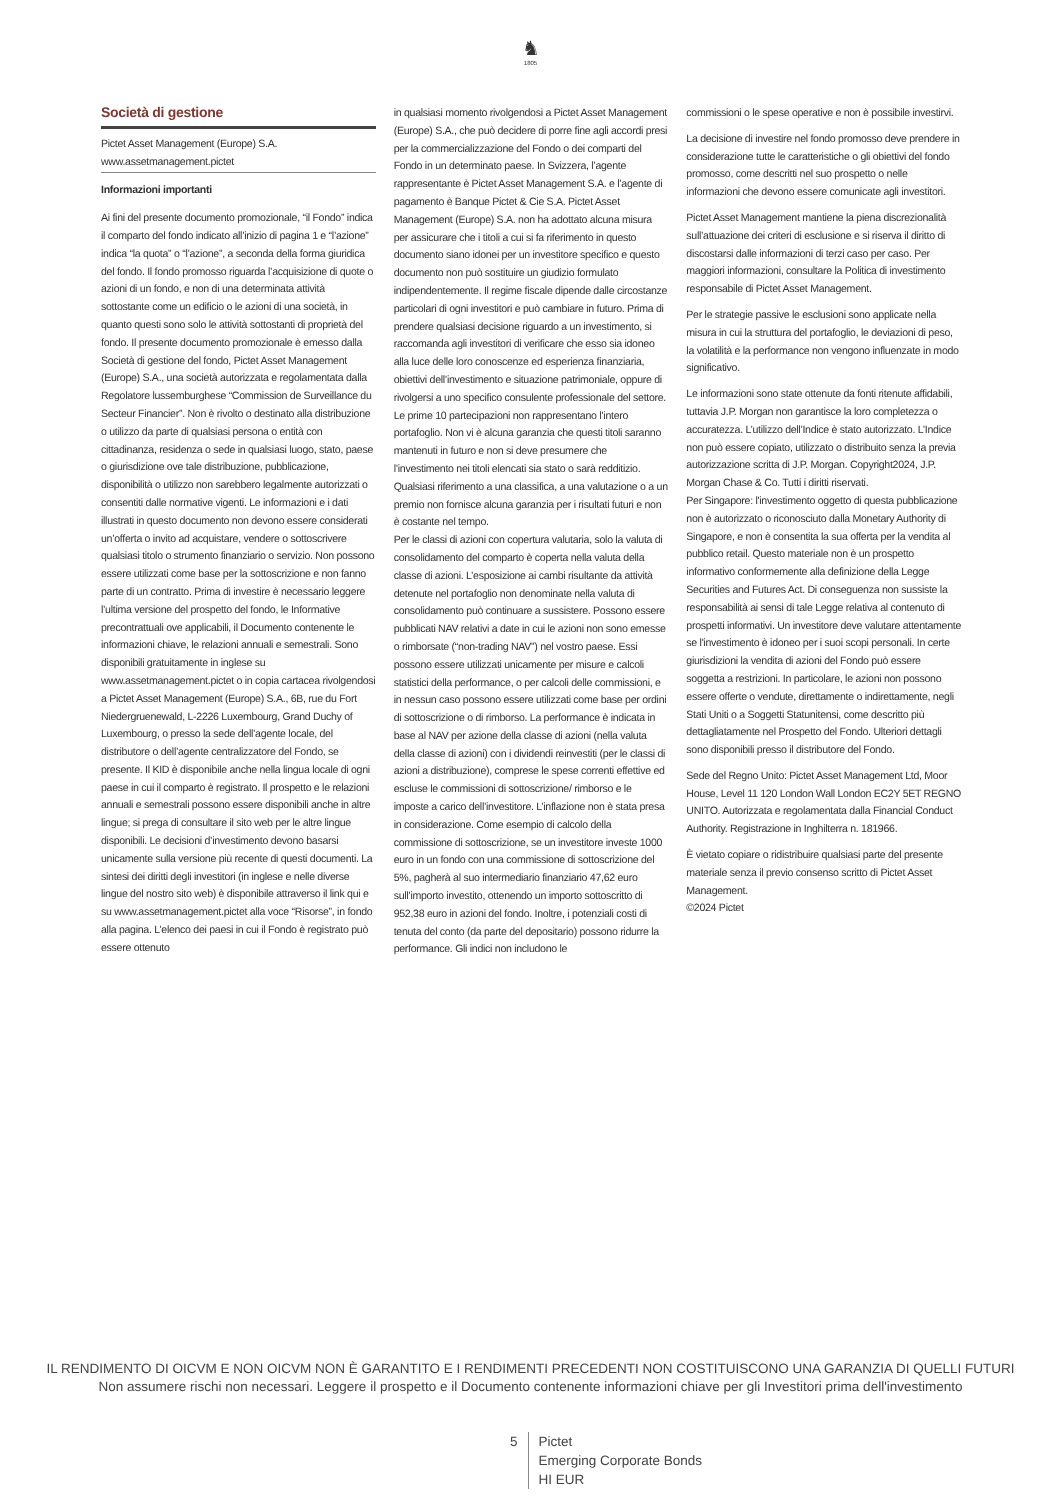♞
1805
Società di gestione
Pictet Asset Management (Europe) S.A.
www.assetmanagement.pictet
Informazioni importanti
Ai fini del presente documento promozionale, “il Fondo” indica il comparto del fondo indicato all’inizio di pagina 1 e “l’azione” indica “la quota” o “l’azione”, a seconda della forma giuridica del fondo. Il fondo promosso riguarda l’acquisizione di quote o azioni di un fondo, e non di una determinata attività sottostante come un edificio o le azioni di una società, in quanto questi sono solo le attività sottostanti di proprietà del fondo. Il presente documento promozionale è emesso dalla Società di gestione del fondo, Pictet Asset Management (Europe) S.A., una società autorizzata e regolamentata dalla Regolatore lussemburghese “Commission de Surveillance du Secteur Financier”. Non è rivolto o destinato alla distribuzione o utilizzo da parte di qualsiasi persona o entità con cittadinanza, residenza o sede in qualsiasi luogo, stato, paese o giurisdizione ove tale distribuzione, pubblicazione, disponibilità o utilizzo non sarebbero legalmente autorizzati o consentiti dalle normative vigenti. Le informazioni e i dati illustrati in questo documento non devono essere considerati un’offerta o invito ad acquistare, vendere o sottoscrivere qualsiasi titolo o strumento finanziario o servizio. Non possono essere utilizzati come base per la sottoscrizione e non fanno parte di un contratto. Prima di investire è necessario leggere l’ultima versione del prospetto del fondo, le Informative precontrattuali ove applicabili, il Documento contenente le informazioni chiave, le relazioni annuali e semestrali. Sono disponibili gratuitamente in inglese su www.assetmanagement.pictet o in copia cartacea rivolgendosi a Pictet Asset Management (Europe) S.A., 6B, rue du Fort Niedergruenewald, L-2226 Luxembourg, Grand Duchy of Luxembourg, o presso la sede dell’agente locale, del distributore o dell’agente centralizzatore del Fondo, se presente. Il KID è disponibile anche nella lingua locale di ogni paese in cui il comparto è registrato. Il prospetto e le relazioni annuali e semestrali possono essere disponibili anche in altre lingue; si prega di consultare il sito web per le altre lingue disponibili. Le decisioni d’investimento devono basarsi unicamente sulla versione più recente di questi documenti. La sintesi dei diritti degli investitori (in inglese e nelle diverse lingue del nostro sito web) è disponibile attraverso il link qui e su www.assetmanagement.pictet alla voce “Risorse”, in fondo alla pagina. L’elenco dei paesi in cui il Fondo è registrato può essere ottenuto
in qualsiasi momento rivolgendosi a Pictet Asset Management (Europe) S.A., che può decidere di porre fine agli accordi presi per la commercializzazione del Fondo o dei comparti del Fondo in un determinato paese. In Svizzera, l’agente rappresentante è Pictet Asset Management S.A. e l’agente di pagamento è Banque Pictet & Cie S.A. Pictet Asset Management (Europe) S.A. non ha adottato alcuna misura per assicurare che i titoli a cui si fa riferimento in questo documento siano idonei per un investitore specifico e questo documento non può sostituire un giudizio formulato indipendentemente. Il regime fiscale dipende dalle circostanze particolari di ogni investitori e può cambiare in futuro. Prima di prendere qualsiasi decisione riguardo a un investimento, si raccomanda agli investitori di verificare che esso sia idoneo alla luce delle loro conoscenze ed esperienza finanziaria, obiettivi dell’investimento e situazione patrimoniale, oppure di rivolgersi a uno specifico consulente professionale del settore. Le prime 10 partecipazioni non rappresentano l’intero portafoglio. Non vi è alcuna garanzia che questi titoli saranno mantenuti in futuro e non si deve presumere che l’investimento nei titoli elencati sia stato o sarà redditizio. Qualsiasi riferimento a una classifica, a una valutazione o a un premio non fornisce alcuna garanzia per i risultati futuri e non è costante nel tempo.
Per le classi di azioni con copertura valutaria, solo la valuta di consolidamento del comparto è coperta nella valuta della classe di azioni. L’esposizione ai cambi risultante da attività detenute nel portafoglio non denominate nella valuta di consolidamento può continuare a sussistere. Possono essere pubblicati NAV relativi a date in cui le azioni non sono emesse o rimborsate (“non-trading NAV”) nel vostro paese. Essi possono essere utilizzati unicamente per misure e calcoli statistici della performance, o per calcoli delle commissioni, e in nessun caso possono essere utilizzati come base per ordini di sottoscrizione o di rimborso. La performance è indicata in base al NAV per azione della classe di azioni (nella valuta della classe di azioni) con i dividendi reinvestiti (per le classi di azioni a distribuzione), comprese le spese correnti effettive ed escluse le commissioni di sottoscrizione/ rimborso e le imposte a carico dell’investitore. L’inflazione non è stata presa in considerazione. Come esempio di calcolo della commissione di sottoscrizione, se un investitore investe 1000 euro in un fondo con una commissione di sottoscrizione del 5%, pagherà al suo intermediario finanziario 47,62 euro sull’importo investito, ottenendo un importo sottoscritto di 952,38 euro in azioni del fondo. Inoltre, i potenziali costi di tenuta del conto (da parte del depositario) possono ridurre la performance. Gli indici non includono le
commissioni o le spese operative e non è possibile investirvi.
La decisione di investire nel fondo promosso deve prendere in considerazione tutte le caratteristiche o gli obiettivi del fondo promosso, come descritti nel suo prospetto o nelle informazioni che devono essere comunicate agli investitori.
Pictet Asset Management mantiene la piena discrezionalità sull’attuazione dei criteri di esclusione e si riserva il diritto di discostarsi dalle informazioni di terzi caso per caso. Per maggiori informazioni, consultare la Politica di investimento responsabile di Pictet Asset Management.
Per le strategie passive le esclusioni sono applicate nella misura in cui la struttura del portafoglio, le deviazioni di peso, la volatilità e la performance non vengono influenzate in modo significativo.
Le informazioni sono state ottenute da fonti ritenute affidabili, tuttavia J.P. Morgan non garantisce la loro completezza o accuratezza. L’utilizzo dell’Indice è stato autorizzato. L’Indice non può essere copiato, utilizzato o distribuito senza la previa autorizzazione scritta di J.P. Morgan. Copyright2024, J.P. Morgan Chase & Co. Tutti i diritti riservati.
Per Singapore: l'investimento oggetto di questa pubblicazione non è autorizzato o riconosciuto dalla Monetary Authority di Singapore, e non è consentita la sua offerta per la vendita al pubblico retail. Questo materiale non è un prospetto informativo conformemente alla definizione della Legge Securities and Futures Act. Di conseguenza non sussiste la responsabilità ai sensi di tale Legge relativa al contenuto di prospetti informativi. Un investitore deve valutare attentamente se l'investimento è idoneo per i suoi scopi personali. In certe giurisdizioni la vendita di azioni del Fondo può essere soggetta a restrizioni. In particolare, le azioni non possono essere offerte o vendute, direttamente o indirettamente, negli Stati Uniti o a Soggetti Statunitensi, come descritto più dettagliatamente nel Prospetto del Fondo. Ulteriori dettagli sono disponibili presso il distributore del Fondo.
Sede del Regno Unito: Pictet Asset Management Ltd, Moor House, Level 11 120 London Wall London EC2Y 5ET REGNO UNITO. Autorizzata e regolamentata dalla Financial Conduct Authority. Registrazione in Inghilterra n. 181966.
È vietato copiare o ridistribuire qualsiasi parte del presente materiale senza il previo consenso scritto di Pictet Asset Management.
©2024 Pictet
IL RENDIMENTO DI OICVM E NON OICVM NON È GARANTITO E I RENDIMENTI PRECEDENTI NON COSTITUISCONO UNA GARANZIA DI QUELLI FUTURI
Non assumere rischi non necessari. Leggere il prospetto e il Documento contenente informazioni chiave per gli Investitori prima dell'investimento
5 Pictet
Emerging Corporate Bonds
HI EUR